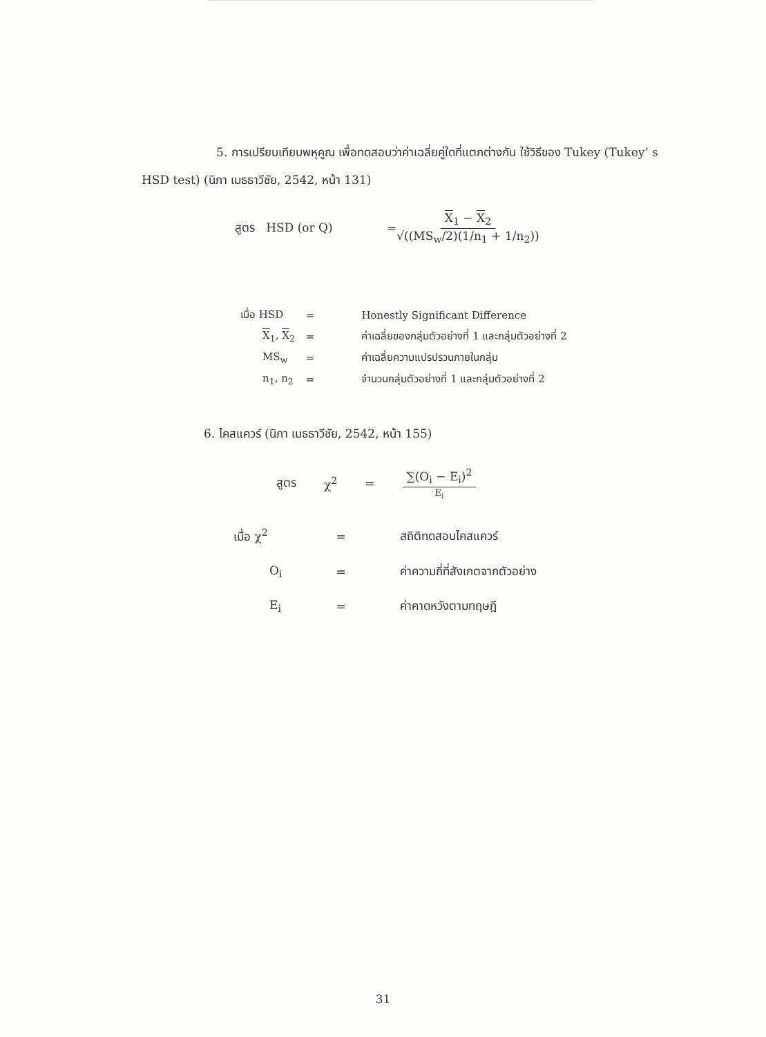5. การเปรียบเทียบพหุคูณ เพื่อทดสอบว่าค่าเฉลี่ยคู่ใดที่แตกต่างกัน ใช้วิธีของ Tukey (Tukey’ s HSD test) (นิภา เมธธาวีชัย, 2542, หน้า 131)
สูตร HSD (or Q) = X<sub>1</sub> − X<sub>2</sub> √((MS<sub>w</sub>/2)(1/n<sub>1</sub> + 1/n<sub>2</sub>))
| เมื่อ HSD | = | Honestly Significant Difference |
| X<sub>1</sub>, X<sub>2</sub> | = | ค่าเฉลี่ยของกลุ่มตัวอย่างที่ 1 และกลุ่มตัวอย่างที่ 2 |
| MS<sub>w</sub> | = | ค่าเฉลี่ยความแปรปรวนภายในกลุ่ม |
| n<sub>1</sub>, n<sub>2</sub> | = | จำนวนกลุ่มตัวอย่างที่ 1 และกลุ่มตัวอย่างที่ 2 |
6. ไคสแควร์ (นิภา เมธธาวีชัย, 2542, หน้า 155)
สูตร χ<sup>2</sup> = ∑(O<sub>i</sub> − E<sub>i</sub>)<sup>2</sup> E<sub>i</sub>
| เมื่อ χ<sup>2</sup> | = | สถิติทดสอบไคสแควร์ |
| O<sub>i</sub> | = | ค่าความถี่ที่สังเกตจากตัวอย่าง |
| E<sub>i</sub> | = | ค่าคาดหวังตามทฤษฎี |
31